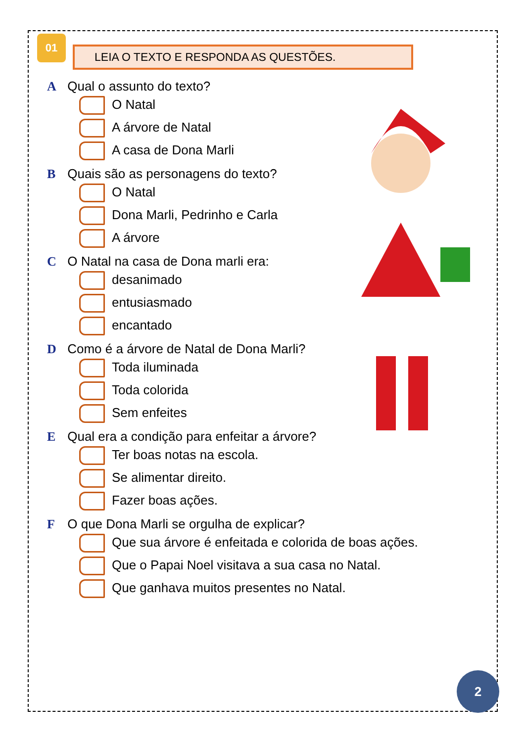01 LEIA O TEXTO E RESPONDA AS QUESTÕES.
A Qual o assunto do texto?
O Natal
A árvore de Natal
A casa de Dona Marli
B Quais são as personagens do texto?
O Natal
Dona Marli, Pedrinho e Carla
A árvore
C O Natal na casa de Dona marli era:
desanimado
entusiasmado
encantado
D Como é a árvore de Natal de Dona Marli?
Toda iluminada
Toda colorida
Sem enfeites
E Qual era a condição para enfeitar a árvore?
Ter boas notas na escola.
Se alimentar direito.
Fazer boas ações.
F O que Dona Marli se orgulha de explicar?
Que sua árvore é enfeitada e colorida de boas ações.
Que o Papai Noel visitava a sua casa no Natal.
Que ganhava muitos presentes no Natal.
2